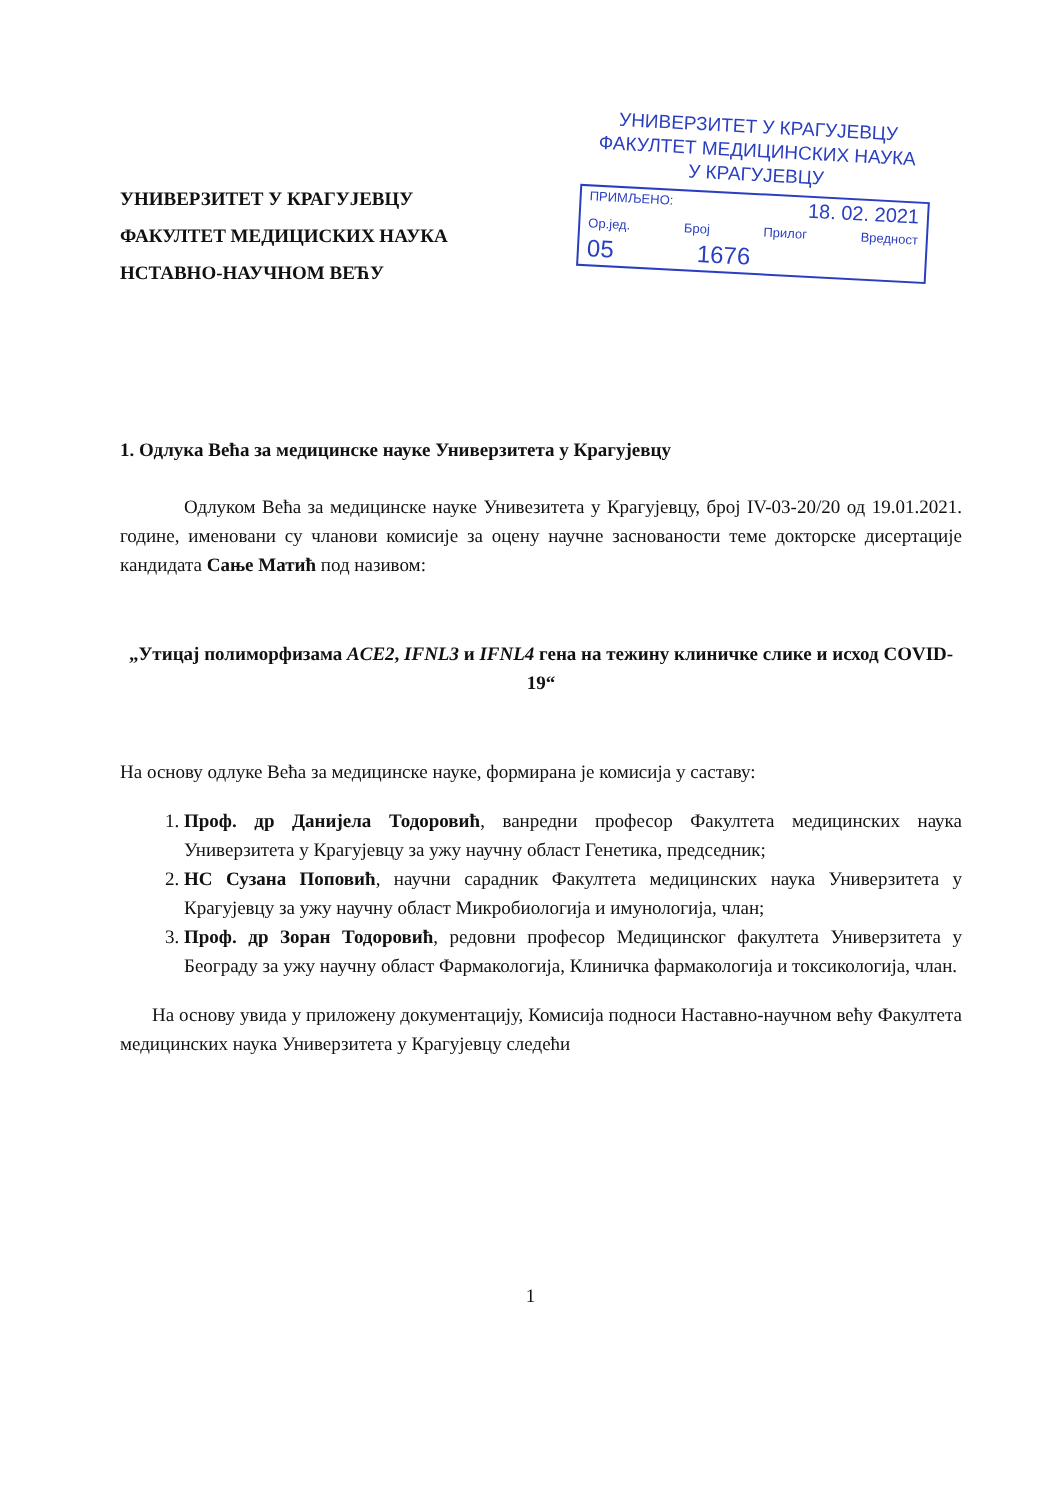УНИВЕРЗИТЕТ У КРАГУЈЕВЦУ
ФАКУЛТЕТ МЕДИЦИСКИХ НАУКА
НСТАВНО-НАУЧНОМ ВЕЋУ
УНИВЕРЗИТЕТ У КРАГУЈЕВЦУ
ФАКУЛТЕТ МЕДИЦИНСКИХ НАУКА
У КРАГУЈЕВЦУ
ПРИМЉЕНО: 18. 02. 2021
Ор.јед. Број Прилог Вредност
05 1676
1. Одлука Већа за медицинске науке Универзитета у Крагујевцу
Одлуком Већа за медицинске науке Унивезитета у Крагујевцу, број IV-03-20/20 од 19.01.2021. године, именовани су чланови комисије за оцену научне заснованости теме докторске дисертације кандидата Сање Матић под називом:
„Утицај полиморфизама ACE2, IFNL3 и IFNL4 гена на тежину клиничке слике и исход COVID-19“
На основу одлуке Већа за медицинске науке, формирана је комисија у саставу:
1. Проф. др Данијела Тодоровић, ванредни професор Факултета медицинских наука Универзитета у Крагујевцу за ужу научну област Генетика, председник;
2. НС Сузана Поповић, научни сарадник Факултета медицинских наука Универзитета у Крагујевцу за ужу научну област Микробиологија и имунологија, члан;
3. Проф. др Зоран Тодоровић, редовни професор Медицинског факултета Универзитета у Београду за ужу научну област Фармакологија, Клиничка фармакологија и токсикологија, члан.
На основу увида у приложену документацију, Комисија подноси Наставно-научном већу Факултета медицинских наука Универзитета у Крагујевцу следећи
1